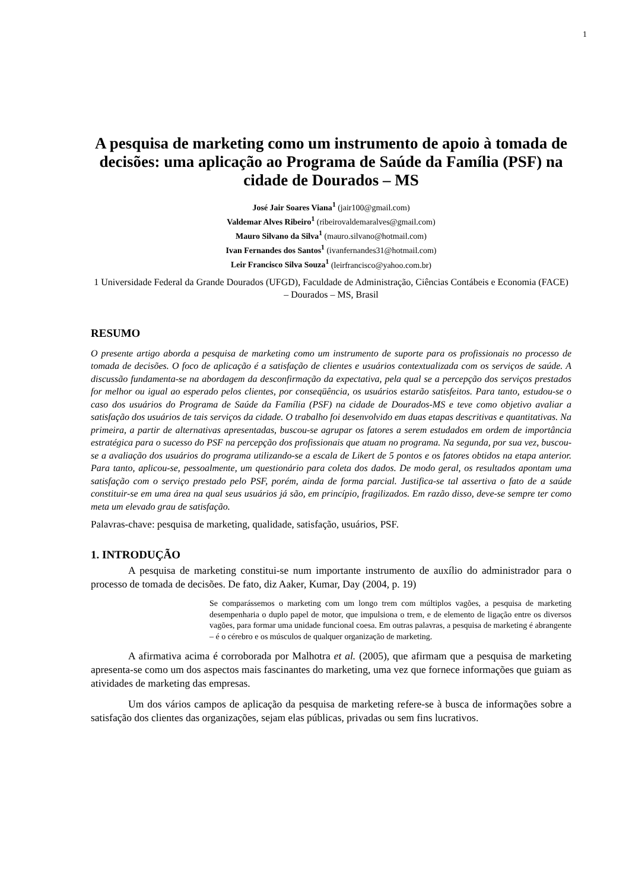1
A pesquisa de marketing como um instrumento de apoio à tomada de decisões: uma aplicação ao Programa de Saúde da Família (PSF) na cidade de Dourados – MS
José Jair Soares Viana<sup>1</sup> (jair100@gmail.com)
Valdemar Alves Ribeiro<sup>1</sup> (ribeirovaldemaralves@gmail.com)
Mauro Silvano da Silva<sup>1</sup> (mauro.silvano@hotmail.com)
Ivan Fernandes dos Santos<sup>1</sup> (ivanfernandes31@hotmail.com)
Leir Francisco Silva Souza<sup>1</sup> (leirfrancisco@yahoo.com.br)
1 Universidade Federal da Grande Dourados (UFGD), Faculdade de Administração, Ciências Contábeis e Economia (FACE) – Dourados – MS, Brasil
RESUMO
O presente artigo aborda a pesquisa de marketing como um instrumento de suporte para os profissionais no processo de tomada de decisões. O foco de aplicação é a satisfação de clientes e usuários contextualizada com os serviços de saúde. A discussão fundamenta-se na abordagem da desconfirmação da expectativa, pela qual se a percepção dos serviços prestados for melhor ou igual ao esperado pelos clientes, por conseqüência, os usuários estarão satisfeitos. Para tanto, estudou-se o caso dos usuários do Programa de Saúde da Família (PSF) na cidade de Dourados-MS e teve como objetivo avaliar a satisfação dos usuários de tais serviços da cidade. O trabalho foi desenvolvido em duas etapas descritivas e quantitativas. Na primeira, a partir de alternativas apresentadas, buscou-se agrupar os fatores a serem estudados em ordem de importância estratégica para o sucesso do PSF na percepção dos profissionais que atuam no programa. Na segunda, por sua vez, buscou-se a avaliação dos usuários do programa utilizando-se a escala de Likert de 5 pontos e os fatores obtidos na etapa anterior. Para tanto, aplicou-se, pessoalmente, um questionário para coleta dos dados. De modo geral, os resultados apontam uma satisfação com o serviço prestado pelo PSF, porém, ainda de forma parcial. Justifica-se tal assertiva o fato de a saúde constituir-se em uma área na qual seus usuários já são, em princípio, fragilizados. Em razão disso, deve-se sempre ter como meta um elevado grau de satisfação.
Palavras-chave: pesquisa de marketing, qualidade, satisfação, usuários, PSF.
1. INTRODUÇÃO
A pesquisa de marketing constitui-se num importante instrumento de auxílio do administrador para o processo de tomada de decisões. De fato, diz Aaker, Kumar, Day (2004, p. 19)
Se comparássemos o marketing com um longo trem com múltiplos vagões, a pesquisa de marketing desempenharia o duplo papel de motor, que impulsiona o trem, e de elemento de ligação entre os diversos vagões, para formar uma unidade funcional coesa. Em outras palavras, a pesquisa de marketing é abrangente – é o cérebro e os músculos de qualquer organização de marketing.
A afirmativa acima é corroborada por Malhotra et al. (2005), que afirmam que a pesquisa de marketing apresenta-se como um dos aspectos mais fascinantes do marketing, uma vez que fornece informações que guiam as atividades de marketing das empresas.
Um dos vários campos de aplicação da pesquisa de marketing refere-se à busca de informações sobre a satisfação dos clientes das organizações, sejam elas públicas, privadas ou sem fins lucrativos.